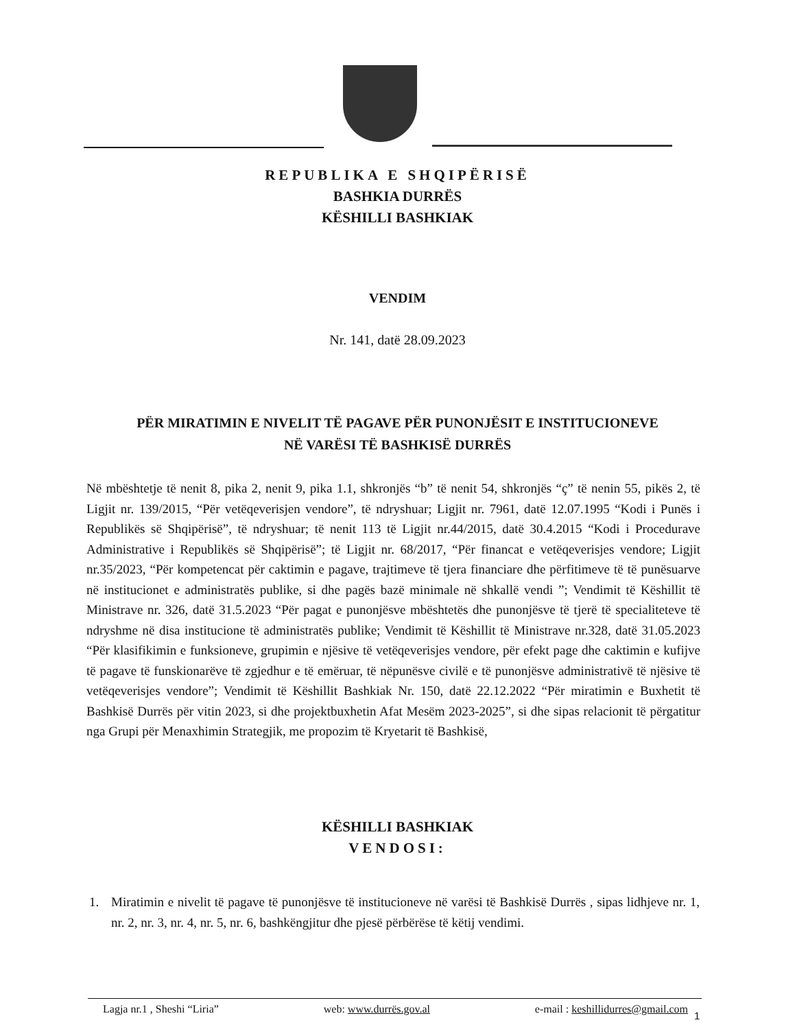REPUBLIKA E SHQIPËRISË
BASHKIA DURRËS
KËSHILLI BASHKIAK
VENDIM
Nr. 141, datë 28.09.2023
PËR MIRATIMIN E NIVELIT TË PAGAVE PËR PUNONJËSIT E INSTITUCIONEVE
NË VARËSI TË BASHKISË DURRËS
Në mbështetje të nenit 8, pika 2, nenit 9, pika 1.1, shkronjës “b” të nenit 54, shkronjës “ç” të nenin 55, pikës 2, të Ligjit nr. 139/2015, “Për vetëqeverisjen vendore”, të ndryshuar; Ligjit nr. 7961, datë 12.07.1995 “Kodi i Punës i Republikës së Shqipërisë”, të ndryshuar; të nenit 113 të Ligjit nr.44/2015, datë 30.4.2015 “Kodi i Procedurave Administrative i Republikës së Shqipërisë”; të Ligjit nr. 68/2017, “Për financat e vetëqeverisjes vendore; Ligjit nr.35/2023, “Për kompetencat për caktimin e pagave, trajtimeve të tjera financiare dhe përfitimeve të të punësuarve në institucionet e administratës publike, si dhe pagës bazë minimale në shkallë vendi ”; Vendimit të Këshillit të Ministrave nr. 326, datë 31.5.2023 “Për pagat e punonjësve mbështetës dhe punonjësve të tjerë të specialiteteve të ndryshme në disa institucione të administratës publike; Vendimit të Këshillit të Ministrave nr.328, datë 31.05.2023 “Për klasifikimin e funksioneve, grupimin e njësive të vetëqeverisjes vendore, për efekt page dhe caktimin e kufijve të pagave të funskionarëve të zgjedhur e të emëruar, të nëpunësve civilë e të punonjësve administrativë të njësive të vetëqeverisjes vendore”; Vendimit të Këshillit Bashkiak Nr. 150, datë 22.12.2022 “Për miratimin e Buxhetit të Bashkisë Durrës për vitin 2023, si dhe projektbuxhetin Afat Mesëm 2023-2025”, si dhe sipas relacionit të përgatitur nga Grupi për Menaxhimin Strategjik, me propozim të Kryetarit të Bashkisë,
KËSHILLI BASHKIAK
VENDOSI:
1. Miratimin e nivelit të pagave të punonjësve të institucioneve në varësi të Bashkisë Durrës , sipas lidhjeve nr. 1, nr. 2, nr. 3, nr. 4, nr. 5, nr. 6, bashkëngjitur dhe pjesë përbërëse të këtij vendimi.
Lagja nr.1 , Sheshi “Liria” web: www.durrës.gov.al e-mail : keshillidurres@gmail.com
1